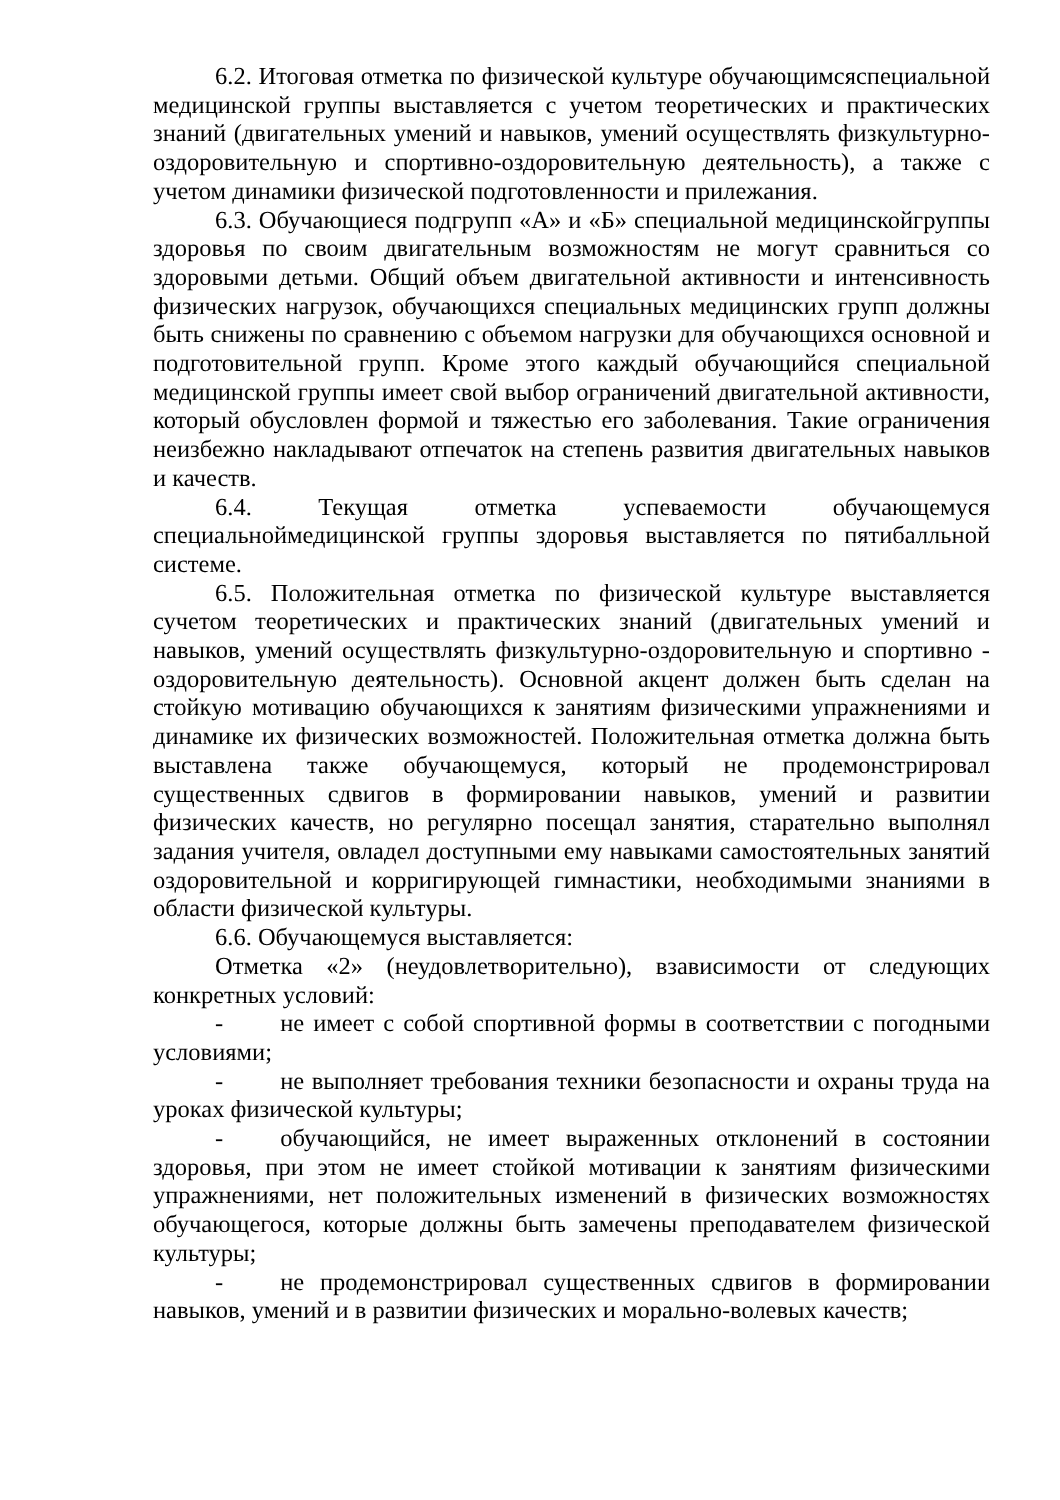6.2. Итоговая отметка по физической культуре обучающимсяспециальной медицинской группы выставляется с учетом теоретических и практических знаний (двигательных умений и навыков, умений осуществлять физкультурно-оздоровительную и спортивно-оздоровительную деятельность), а также с учетом динамики физической подготовленности и прилежания.
6.3. Обучающиеся подгрупп «А» и «Б» специальной медицинскойгруппы здоровья по своим двигательным возможностям не могут сравниться со здоровыми детьми. Общий объем двигательной активности и интенсивность физических нагрузок, обучающихся специальных медицинских групп должны быть снижены по сравнению с объемом нагрузки для обучающихся основной и подготовительной групп. Кроме этого каждый обучающийся специальной медицинской группы имеет свой выбор ограничений двигательной активности, который обусловлен формой и тяжестью его заболевания. Такие ограничения неизбежно накладывают отпечаток на степень развития двигательных навыков и качеств.
6.4. Текущая отметка успеваемости обучающемуся специальноймедицинской группы здоровья выставляется по пятибалльной системе.
6.5. Положительная отметка по физической культуре выставляется сучетом теоретических и практических знаний (двигательных умений и навыков, умений осуществлять физкультурно-оздоровительную и спортивно - оздоровительную деятельность). Основной акцент должен быть сделан на стойкую мотивацию обучающихся к занятиям физическими упражнениями и динамике их физических возможностей. Положительная отметка должна быть выставлена также обучающемуся, который не продемонстрировал существенных сдвигов в формировании навыков, умений и развитии физических качеств, но регулярно посещал занятия, старательно выполнял задания учителя, овладел доступными ему навыками самостоятельных занятий оздоровительной и корригирующей гимнастики, необходимыми знаниями в области физической культуры.
6.6. Обучающемуся выставляется:
Отметка «2» (неудовлетворительно), взависимости от следующих конкретных условий:
- не имеет с собой спортивной формы в соответствии с погодными условиями;
- не выполняет требования техники безопасности и охраны труда на уроках физической культуры;
- обучающийся, не имеет выраженных отклонений в состоянии здоровья, при этом не имеет стойкой мотивации к занятиям физическими упражнениями, нет положительных изменений в физических возможностях обучающегося, которые должны быть замечены преподавателем физической культуры;
- не продемонстрировал существенных сдвигов в формировании навыков, умений и в развитии физических и морально-волевых качеств;